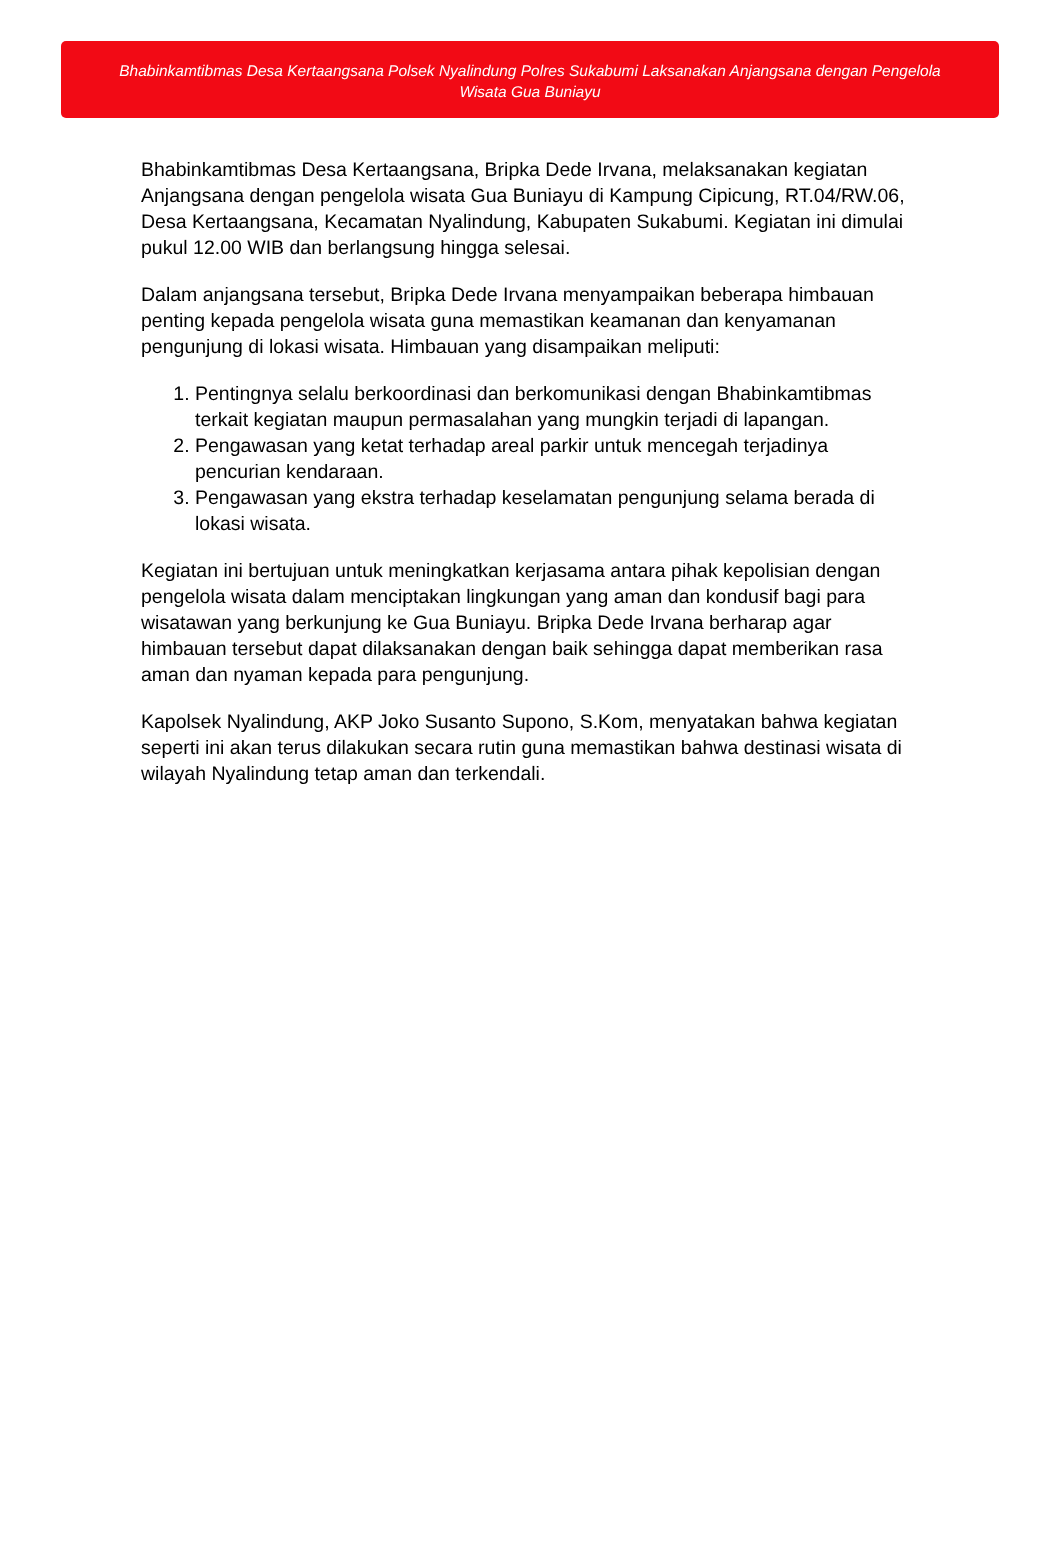Bhabinkamtibmas Desa Kertaangsana Polsek Nyalindung Polres Sukabumi Laksanakan Anjangsana dengan Pengelola Wisata Gua Buniayu
Bhabinkamtibmas Desa Kertaangsana, Bripka Dede Irvana, melaksanakan kegiatan Anjangsana dengan pengelola wisata Gua Buniayu di Kampung Cipicung, RT.04/RW.06, Desa Kertaangsana, Kecamatan Nyalindung, Kabupaten Sukabumi. Kegiatan ini dimulai pukul 12.00 WIB dan berlangsung hingga selesai.
Dalam anjangsana tersebut, Bripka Dede Irvana menyampaikan beberapa himbauan penting kepada pengelola wisata guna memastikan keamanan dan kenyamanan pengunjung di lokasi wisata. Himbauan yang disampaikan meliputi:
1. Pentingnya selalu berkoordinasi dan berkomunikasi dengan Bhabinkamtibmas terkait kegiatan maupun permasalahan yang mungkin terjadi di lapangan.
2. Pengawasan yang ketat terhadap areal parkir untuk mencegah terjadinya pencurian kendaraan.
3. Pengawasan yang ekstra terhadap keselamatan pengunjung selama berada di lokasi wisata.
Kegiatan ini bertujuan untuk meningkatkan kerjasama antara pihak kepolisian dengan pengelola wisata dalam menciptakan lingkungan yang aman dan kondusif bagi para wisatawan yang berkunjung ke Gua Buniayu. Bripka Dede Irvana berharap agar himbauan tersebut dapat dilaksanakan dengan baik sehingga dapat memberikan rasa aman dan nyaman kepada para pengunjung.
Kapolsek Nyalindung, AKP Joko Susanto Supono, S.Kom, menyatakan bahwa kegiatan seperti ini akan terus dilakukan secara rutin guna memastikan bahwa destinasi wisata di wilayah Nyalindung tetap aman dan terkendali.